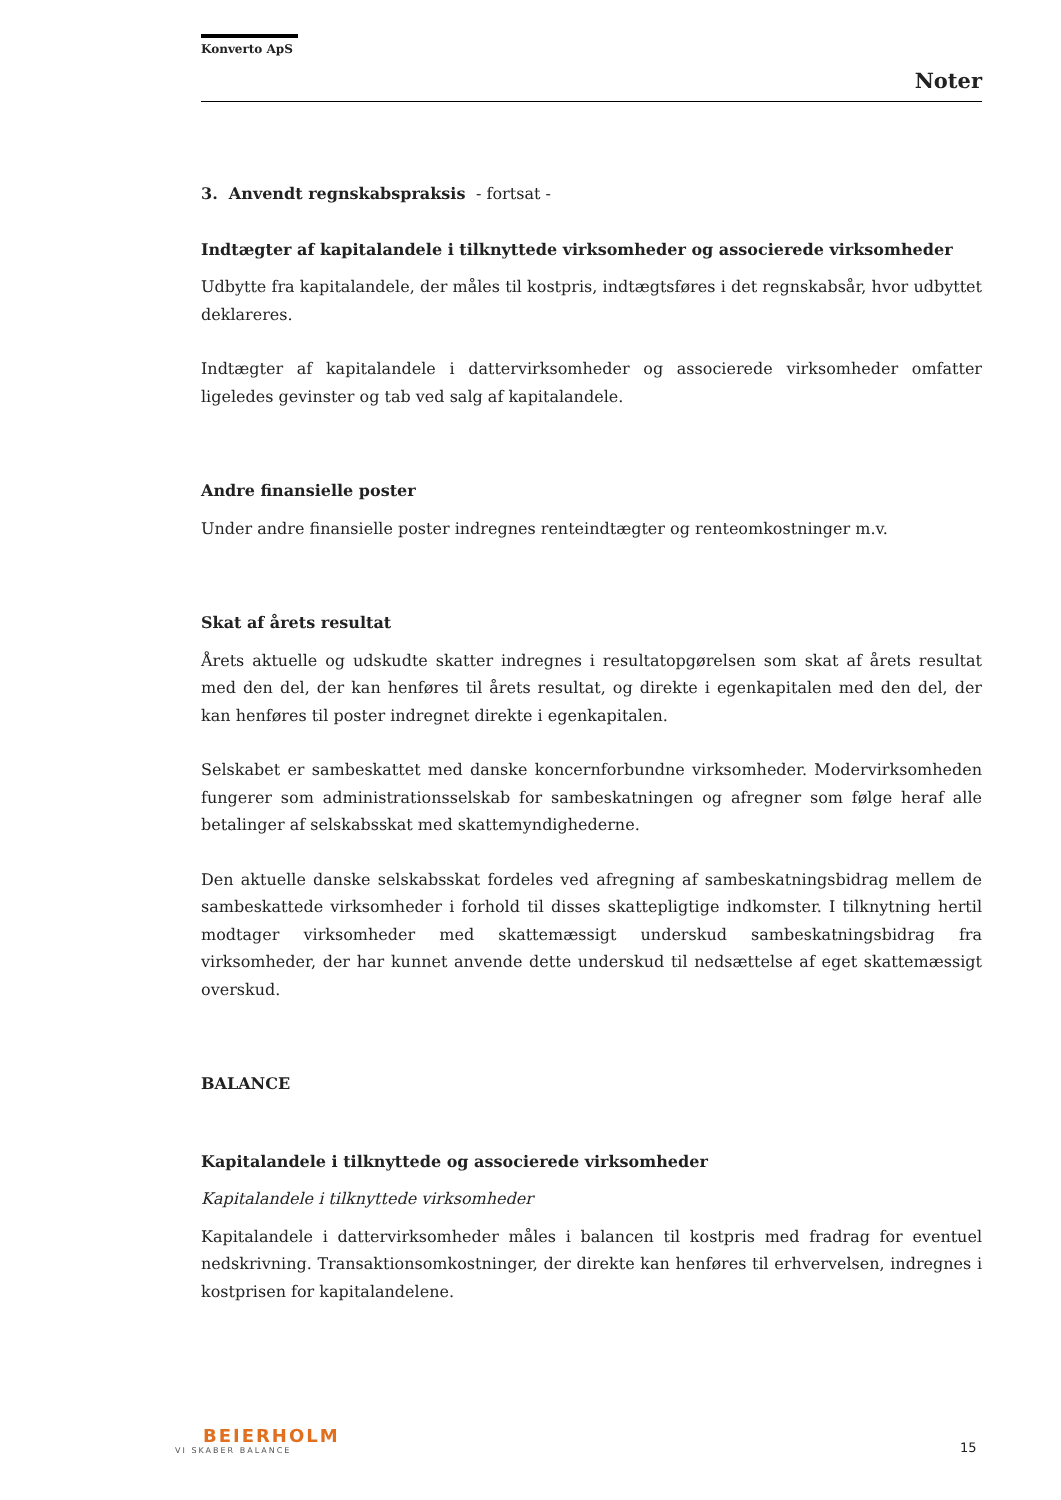Konverto ApS
Noter
3. Anvendt regnskabspraksis - fortsat -
Indtægter af kapitalandele i tilknyttede virksomheder og associerede virksomheder
Udbytte fra kapitalandele, der måles til kostpris, indtægtsføres i det regnskabsår, hvor udbyttet deklareres.
Indtægter af kapitalandele i dattervirksomheder og associerede virksomheder omfatter ligeledes gevinster og tab ved salg af kapitalandele.
Andre finansielle poster
Under andre finansielle poster indregnes renteindtægter og renteomkostninger m.v.
Skat af årets resultat
Årets aktuelle og udskudte skatter indregnes i resultatopgørelsen som skat af årets resultat med den del, der kan henføres til årets resultat, og direkte i egenkapitalen med den del, der kan henføres til poster indregnet direkte i egenkapitalen.
Selskabet er sambeskattet med danske koncernforbundne virksomheder. Modervirksomheden fungerer som administrationsselskab for sambeskatningen og afregner som følge heraf alle betalinger af selskabsskat med skattemyndighederne.
Den aktuelle danske selskabsskat fordeles ved afregning af sambeskatningsbidrag mellem de sambeskattede virksomheder i forhold til disses skattepligtige indkomster. I tilknytning hertil modtager virksomheder med skattemæssigt underskud sambeskatningsbidrag fra virksomheder, der har kunnet anvende dette underskud til nedsættelse af eget skattemæssigt overskud.
BALANCE
Kapitalandele i tilknyttede og associerede virksomheder
Kapitalandele i tilknyttede virksomheder
Kapitalandele i dattervirksomheder måles i balancen til kostpris med fradrag for eventuel nedskrivning. Transaktionsomkostninger, der direkte kan henføres til erhvervelsen, indregnes i kostprisen for kapitalandelene.
BEIERHOLM
VI SKABER BALANCE
15